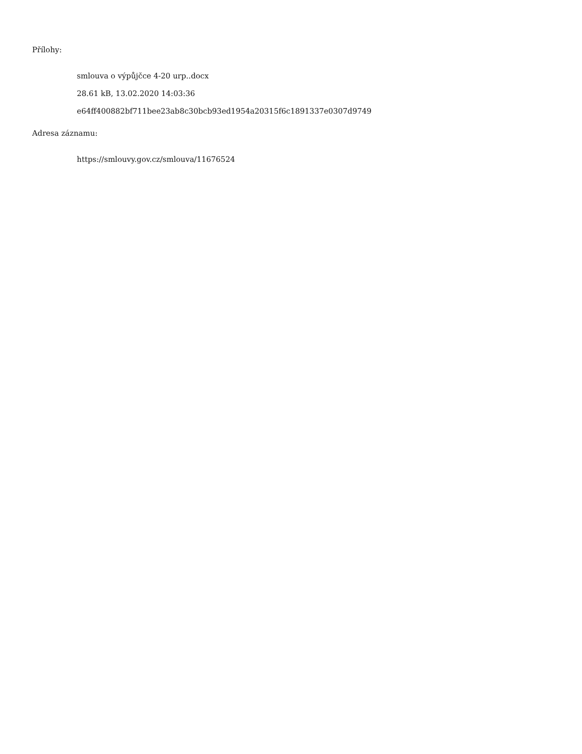Přílohy:
smlouva o výpůjčce 4-20 urp..docx
28.61 kB, 13.02.2020 14:03:36
e64ff400882bf711bee23ab8c30bcb93ed1954a20315f6c1891337e0307d9749
Adresa záznamu:
https://smlouvy.gov.cz/smlouva/11676524